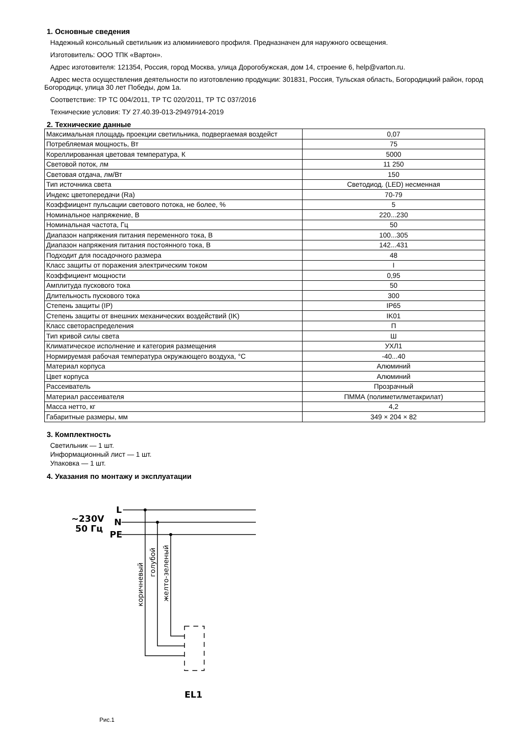1. Основные сведения
Надежный консольный светильник из алюминиевого профиля. Предназначен для наружного освещения.
Изготовитель: ООО ТПК «Вартон».
Адрес изготовителя: 121354, Россия, город Москва, улица Дорогобужская, дом 14, строение 6, help@varton.ru.
Адрес места осуществления деятельности по изготовлению продукции: 301831, Россия, Тульская область, Богородицкий район, город Богородицк, улица 30 лет Победы, дом 1а.
Соответствие: ТР ТС 004/2011, ТР ТС 020/2011, ТР ТС 037/2016
Технические условия: ТУ 27.40.39-013-29497914-2019
2. Технические данные
| Максимальная площадь проекции светильника, подвергаемая воздейст | 0,07 |
| Потребляемая мощность, Вт | 75 |
| Кореллированная цветовая температура, К | 5000 |
| Световой поток, лм | 11 250 |
| Световая отдача, лм/Вт | 150 |
| Тип источника света | Светодиод. (LED) несменная |
| Индекс цветопередачи (Ra) | 70-79 |
| Коэффиицент пульсации светового потока, не более, % | 5 |
| Номинальное напряжение, В | 220...230 |
| Номинальная частота, Гц | 50 |
| Диапазон напряжения питания переменного тока, В | 100...305 |
| Диапазон напряжения питания постоянного тока, В | 142...431 |
| Подходит для посадочного размера | 48 |
| Класс защиты от поражения электрическим током | I |
| Коэффициент мощности | 0,95 |
| Амплитуда пускового тока | 50 |
| Длительность пускового тока | 300 |
| Степень защиты (IP) | IP65 |
| Степень защиты от внешних механических воздействий (IK) | IK01 |
| Класс светораспределения | П |
| Тип кривой силы света | Ш |
| Климатическое исполнение и категория размещения | УХЛ1 |
| Нормируемая рабочая температура окружающего воздуха, °С | -40...40 |
| Материал корпуса | Алюминий |
| Цвет корпуса | Алюминий |
| Рассеиватель | Прозрачный |
| Материал рассеивателя | ПММА (полиметилметакрилат) |
| Масса нетто, кг | 4,2 |
| Габаритные размеры, мм | 349 × 204 × 82 |
3. Комплектность
Светильник — 1 шт.
Информационный лист — 1 шт.
Упаковка — 1 шт.
4. Указания по монтажу и эксплуатации
~230V
50 Гц
L
N
PE
EL1
коричневый
голубой
желто-зеленый
Рис.1